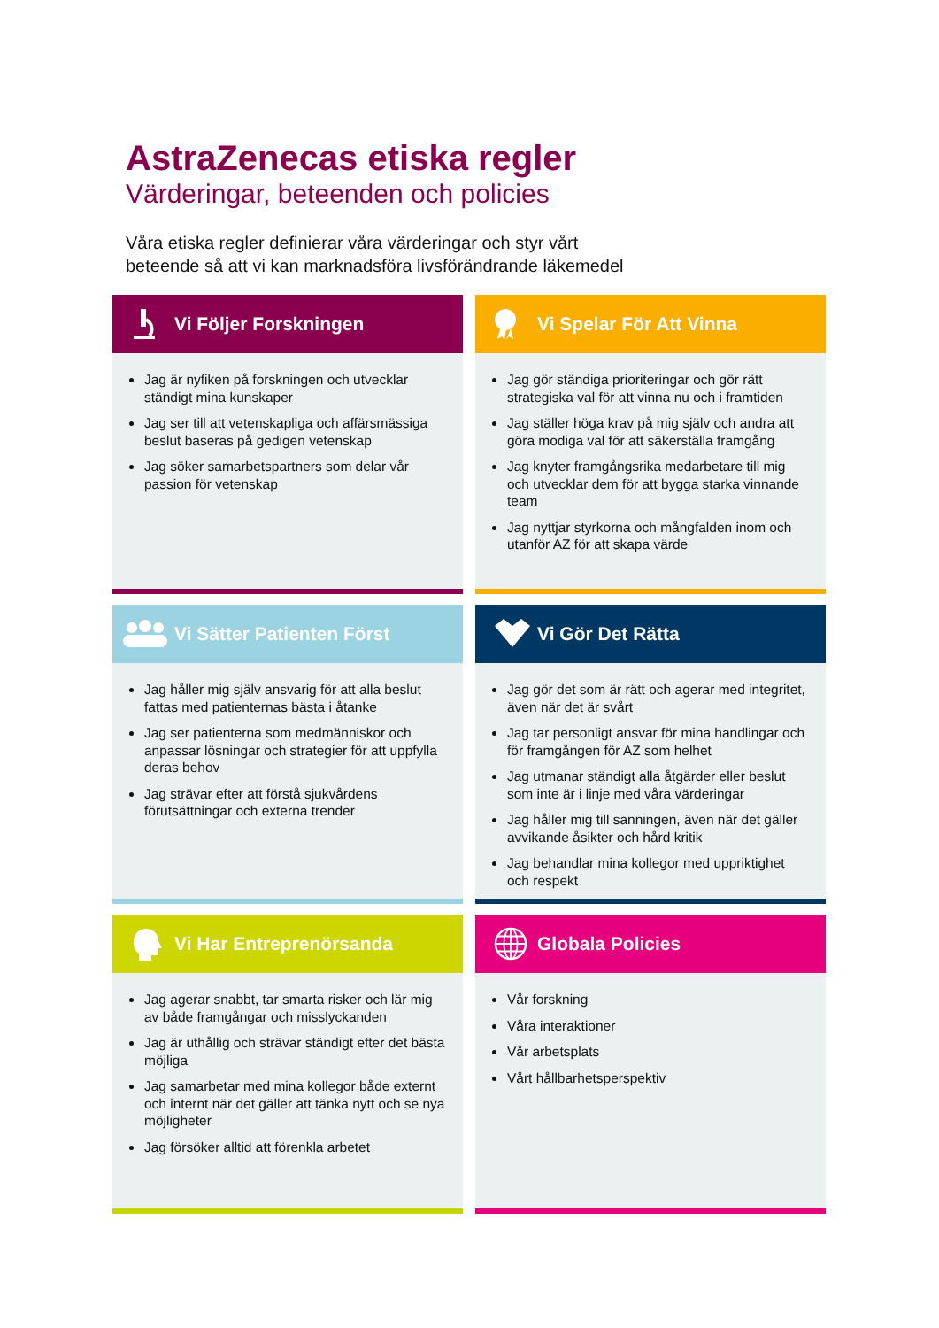AstraZenecas etiska regler
Värderingar, beteenden och policies
Våra etiska regler definierar våra värderingar och styr vårt
beteende så att vi kan marknadsföra livsförändrande läkemedel
Vi Följer Forskningen
Jag är nyfiken på forskningen och utvecklar ständigt mina kunskaper
Jag ser till att vetenskapliga och affärsmässiga beslut baseras på gedigen vetenskap
Jag söker samarbetspartners som delar vår passion för vetenskap
Vi Spelar För Att Vinna
Jag gör ständiga prioriteringar och gör rätt strategiska val för att vinna nu och i framtiden
Jag ställer höga krav på mig själv och andra att göra modiga val för att säkerställa framgång
Jag knyter framgångsrika medarbetare till mig och utvecklar dem för att bygga starka vinnande team
Jag nyttjar styrkorna och mångfalden inom och utanför AZ för att skapa värde
Vi Sätter Patienten Först
Jag håller mig själv ansvarig för att alla beslut fattas med patienternas bästa i åtanke
Jag ser patienterna som medmänniskor och anpassar lösningar och strategier för att uppfylla deras behov
Jag strävar efter att förstå sjukvårdens förutsättningar och externa trender
Vi Gör Det Rätta
Jag gör det som är rätt och agerar med integritet, även när det är svårt
Jag tar personligt ansvar för mina handlingar och för framgången för AZ som helhet
Jag utmanar ständigt alla åtgärder eller beslut som inte är i linje med våra värderingar
Jag håller mig till sanningen, även när det gäller avvikande åsikter och hård kritik
Jag behandlar mina kollegor med uppriktighet och respekt
Vi Har Entreprenörsanda
Jag agerar snabbt, tar smarta risker och lär mig av både framgångar och misslyckanden
Jag är uthållig och strävar ständigt efter det bästa möjliga
Jag samarbetar med mina kollegor både externt och internt när det gäller att tänka nytt och se nya möjligheter
Jag försöker alltid att förenkla arbetet
Globala Policies
Vår forskning
Våra interaktioner
Vår arbetsplats
Vårt hållbarhetsperspektiv